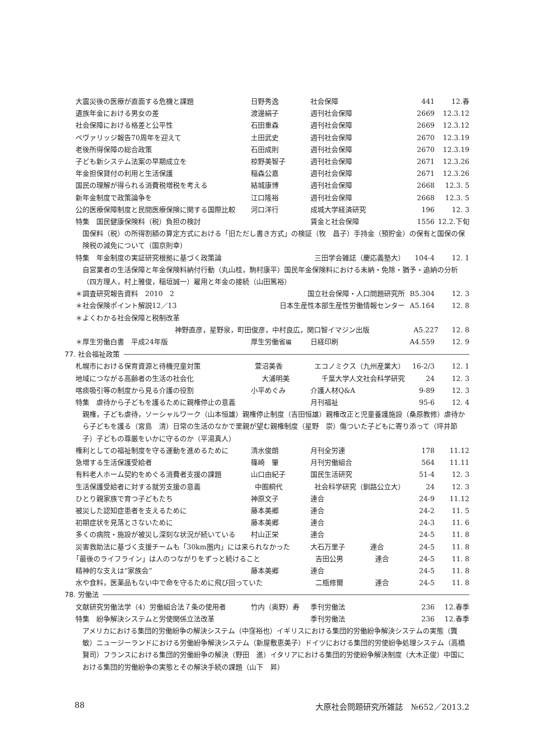大震災後の医療が直面する危機と課題 日野秀逸 社会保障 441 12.春
遺族年金における男女の差 渡邊絹子 週刊社会保障 2669 12.3.12
社会保障における格差と公平性 石田重森 週刊社会保障 2669 12.3.12
ベヴァリッジ報告70周年を迎えて 土田武史 週刊社会保障 2670 12.3.19
老後所得保障の総合政策 石田成則 週刊社会保障 2670 12.3.19
子ども新システム法案の早期成立を 椋野美智子 週刊社会保障 2671 12.3.26
年金担保貸付の利用と生活保護 稲森公嘉 週刊社会保障 2671 12.3.26
国民の理解が得られる消費税増税を考える 結城康博 週刊社会保障 2668 12.3. 5
新年金制度で政策論争を 江口隆裕 週刊社会保障 2668 12.3. 5
公的医療保障制度と民間医療保険に関する国際比較 河口洋行 成城大学経済研究 196 12. 3
特集　国民健康保険料（税）負担の検討 賃金と社会保障 1556 12.2.下旬
国保料（税）の所得割額の算定方式における「旧ただし書き方式」の検証（牧　昌子）手持金（預貯金）の保有と国保の保険税の減免について（国京則幸）
特集　年金制度の実証研究根拠に基づく政策論 三田学会雑誌（慶応義塾大） 104-4 12. 1
自営業者の生活保障と年金保険料納付行動（丸山桂，駒村康平）国民年金保険料における未納・免除・猶予・追納の分析（四方理人，村上雅俊，稲垣誠一）雇用と年金の接続（山田篤裕）
＊調査研究報告資料　2010　2 国立社会保障・人口問題研究所 B5.304 12. 3
＊社会保険ポイント解説12／13 日本生産性本部生産性労働情報センター A5.164 12. 8
＊よくわかる社会保障と税制改革
神野直彦，星野泉，町田俊彦，中村良広，関口智 イマジン出版 A5.227 12. 8
＊厚生労働白書　平成24年版 厚生労働省編 日経印刷 A4.559 12. 9
77. 社会福祉政策
札幌市における保育資源と待機児童対策 萱沼美香 エコノミクス（九州産業大） 16-2/3 12. 1
地域につながる高齢者の生活の社会化 大浦明美 千葉大学人文社会科学研究 24 12. 3
喀痰吸引等の制度から見る介護の役割 小平めぐみ 介護人材Q&A 9-89 12. 3
特集　虐待から子どもを護るために親権停止の意義 月刊福祉 95-6 12. 4
親権，子ども虐待，ソーシャルワーク（山本恒雄）親権停止制度（吉田恒雄）親権改正と児童養護施設（桑原教修）虐待から子どもを護る（宮島　清）日常の生活のなかで里親が望む親権制度（星野　崇）傷ついた子どもに寄り添って（坪井節子）子どもの尊厳をいかに守るのか（平湯真人）
権利としての福祉制度を守る運動を進めるために 清水俊朗 月刊全労連 178 11.12
急増する生活保護受給者 篠崎　肇 月刊労働組合 564 11.11
有料老人ホーム契約をめぐる消費者支援の課題 山口由紀子 国民生活研究 51-4 12. 3
生活保護受給者に対する就労支援の意義 中囿桐代 社会科学研究（釧路公立大） 24 12. 3
ひとり親家族で育つ子どもたち 神原文子 連合 24-9 11.12
被災した認知症患者を支えるために 藤本美郷 連合 24-2 11. 5
初期症状を見落とさないために 藤本美郷 連合 24-3 11. 6
多くの病院・施設が被災し深刻な状況が続いている 村山正栄 連合 24-5 11. 8
災害救助法に基づく支援チームも「30km圏内」には来られなかった 大石万里子 連合 24-5 11. 8
「最後のライフライン」は人のつながりをずっと続けること 吉田公男 連合 24-5 11. 8
精神的な支えは“家族会” 藤本美郷 連合 24-5 11. 8
水や食料，医薬品もない中で命を守るために飛び回っていた 二瓶修爾 連合 24-5 11. 8
78. 労働法
文献研究労働法学（4）労働組合法７条の使用者 竹内（奥野）寿 季刊労働法 236 12.春季
特集　紛争解決システムと労使関係立法改革 季刊労働法 236 12.春季
アメリカにおける集団的労働紛争の解決システム（中窪裕也）イギリスにおける集団的労働紛争解決システムの実態（龔　敏）ニュージーランドにおける労働紛争解決システム（新屋敷恵美子）ドイツにおける集団的労使紛争処理システム（高橋賢司）フランスにおける集団的労働紛争の解決（野田　進）イタリアにおける集団的労使紛争解決制度（大木正俊）中国における集団的労働紛争の実態とその解決手続の課題（山下　昇）
88 大原社会問題研究所雑誌　№652／2013.2